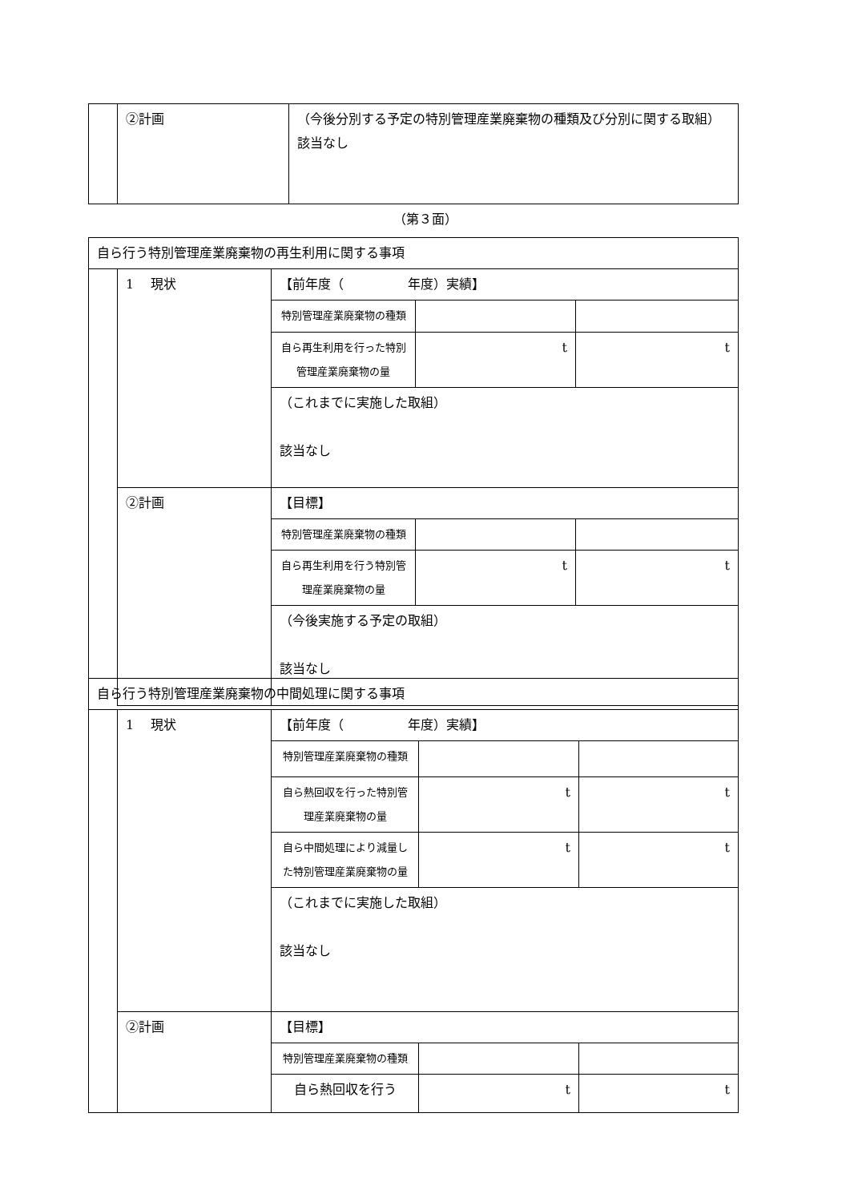| | ②計画 | （今後分別する予定の特別管理産業廃棄物の種類及び分別に関する取組） 該当なし |
（第３面）
| 自ら行う特別管理産業廃棄物の再生利用に関する事項 | | | | |
| | 1 現状 | 【前年度（ 年度）実績】 | | |
| | | 特別管理産業廃棄物の種類 | | |
| | | 自ら再生利用を行った特別管理産業廃棄物の量 | t | t |
| | | （これまでに実施した取組） 該当なし | | |
| | ②計画 | 【目標】 | | |
| | | 特別管理産業廃棄物の種類 | | |
| | | 自ら再生利用を行う特別管理産業廃棄物の量 | t | t |
| | | （今後実施する予定の取組） 該当なし | | |
| 自ら行う特別管理産業廃棄物の中間処理に関する事項 | | | | |
| | 1 現状 | 【前年度（ 年度）実績】 | | |
| | | 特別管理産業廃棄物の種類 | | |
| | | 自ら熱回収を行った特別管理産業廃棄物の量 | t | t |
| | | 自ら中間処理により減量した特別管理産業廃棄物の量 | t | t |
| | | （これまでに実施した取組） 該当なし | | |
| | ②計画 | 【目標】 | | |
| | | 特別管理産業廃棄物の種類 | | |
| | | 自ら熱回収を行う | t | t |